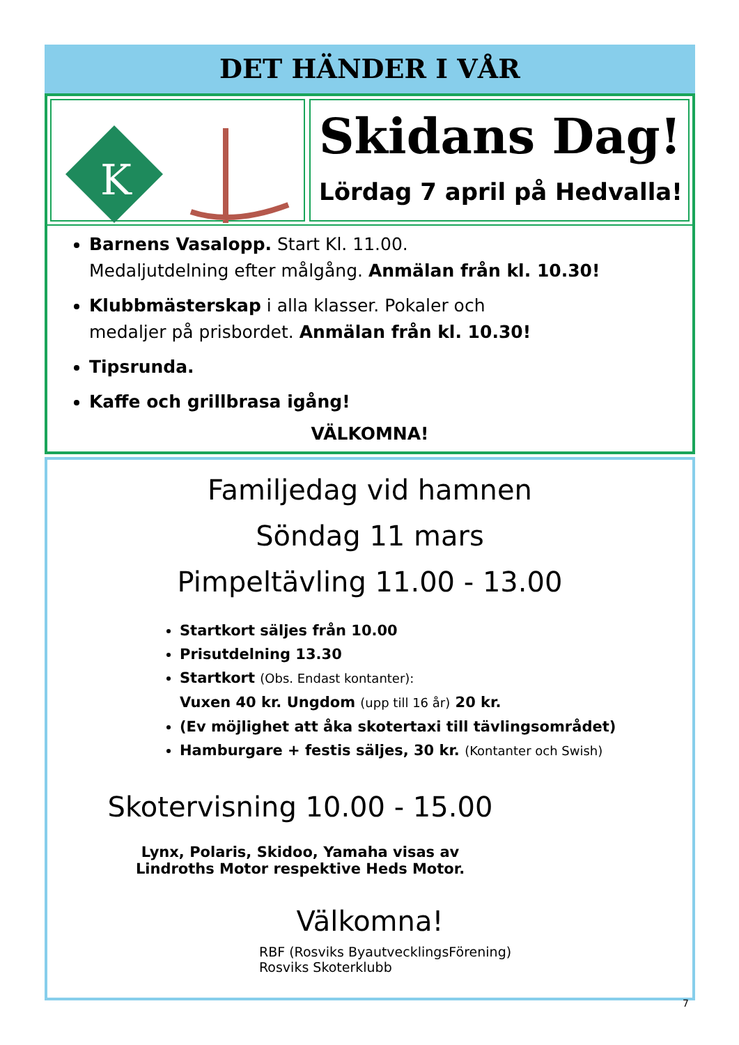DET HÄNDER I VÅR
K
Skidans Dag!
Lördag 7 april på Hedvalla!
Barnens Vasalopp. Start Kl. 11.00.
Medaljutdelning efter målgång. Anmälan från kl. 10.30!
Klubbmästerskap i alla klasser. Pokaler och
medaljer på prisbordet. Anmälan från kl. 10.30!
Tipsrunda.
Kaffe och grillbrasa igång!
VÄLKOMNA!
Familjedag vid hamnen
Söndag 11 mars
Pimpeltävling 11.00 - 13.00
Startkort säljes från 10.00
Prisutdelning 13.30
Startkort (Obs. Endast kontanter):
Vuxen 40 kr. Ungdom (upp till 16 år) 20 kr.
(Ev möjlighet att åka skotertaxi till tävlingsområdet)
Hamburgare + festis säljes, 30 kr. (Kontanter och Swish)
Skotervisning 10.00 - 15.00
Lynx, Polaris, Skidoo, Yamaha visas av
Lindroths Motor respektive Heds Motor.
Välkomna!
RBF (Rosviks ByautvecklingsFörening)
Rosviks Skoterklubb
7